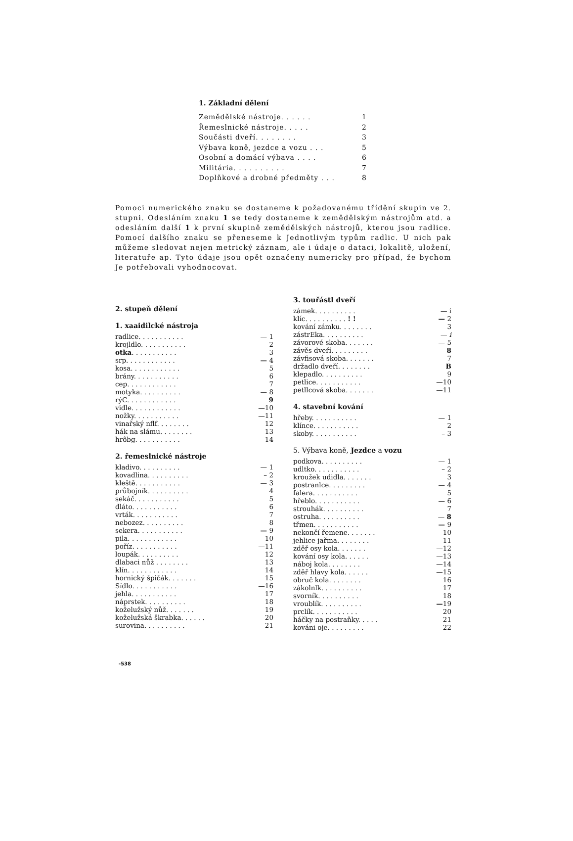1. Základní dělení
| Zemědělské nástroje. . . . . . | 1 |
| Řemeslnické nástroje. . . . . | 2 |
| Součásti dveří. . . . . . . . | 3 |
| Výbava koně, jezdce a vozu . . . | 5 |
| Osobní a domácí výbava . . . . | 6 |
| Militária. . . . . . . . . . | 7 |
| Doplňkové a drobné předměty . . . | 8 |
Pomoci numerického znaku se dostaneme k požadovanému třídění skupin ve 2. stupni. Odesláním znaku 1 se tedy dostaneme k zemědělským nástrojům atd. a odesláním další 1 k první skupině zemědělských nástrojů, kterou jsou radlice. Pomocí dalšího znaku se přeneseme k Jednotlivým typům radlic. U nich pak můžeme sledovat nejen metrický záznam, ale i údaje o dataci, lokalitě, uložení, literatuře ap. Tyto údaje jsou opět označeny numericky pro případ, že bychom Je potřebovali vyhodnocovat.
2. stupeň dělení
1. xaaidilcké nástroja
| radlice. . . . . . . . . . . | — 1 |
| krojldlo. . . . . . . . . . . | 2 |
| otka . . . . . . . . . . . | 3 |
| srp. . . . . . . . . . . . | — 4 |
| kosa. . . . . . . . . . . . | 5 |
| brány. . . . . . . . . . . | 6 |
| cep. . . . . . . . . . . . | 7 |
| motyka. . . . . . . . . . | — 8 |
| rýC. . . . . . . . . . . . | 9 |
| vidle. . . . . . . . . . . . | —10 |
| nožky. . . . . . . . . . . | —11 |
| vinařský nflf. . . . . . . . | 12 |
| hák na slámu. . . . . . . . | 13 |
| hrôbg. . . . . . . . . . . | 14 |
2. řemeslnické nástroje
| kladivo. . . . . . . . . . | — 1 |
| kovadlina. . . . . . . . . . | – 2 |
| kleště. . . . . . . . . . . | — 3 |
| průbojník. . . . . . . . . . | 4 |
| sekáč. . . . . . . . . . . | 5 |
| dláto. . . . . . . . . . . | 6 |
| vrták. . . . . . . . . . . | 7 |
| nebozez. . . . . . . . . . | 8 |
| sekera. . . . . . . . . . . | — 9 |
| pila. . . . . . . . . . . . | 10 |
| poříz. . . . . . . . . . . | —11 |
| loupák. . . . . . . . . . | 12 |
| dlabaci nůž . . . . . . . . | 13 |
| klín. . . . . . . . . . . . | 14 |
| hornický špičák. . . . . . . | 15 |
| Sídlo. . . . . . . . . . . | —16 |
| jehla. . . . . . . . . . . | 17 |
| náprstek. . . . . . . . . . | 18 |
| koželužský nůž. . . . . . . | 19 |
| koželužská škrabka. . . . . . | 20 |
| surovina. . . . . . . . . . | 21 |
3. touřástl dveří
| zámek. . . . . . . . . . | — i |
| klíc. . . . . . . . . . ! ! | — 2 |
| kování zámku. . . . . . . . | 3 |
| zástrEka. . . . . . . . . . | — i |
| závorové skoba. . . . . . . | — 5 |
| závěs dveří. . . . . . . . . | — 8 |
| závfisová skoba. . . . . . . | 7 |
| držadlo dveří. . . . . . . . | B |
| klepadlo. . . . . . . . . . | 9 |
| petlice. . . . . . . . . . . | —10 |
| petllcová skoba. . . . . . . | —11 |
4. stavební kování
| hřeby. . . . . . . . . . . | — 1 |
| klínce. . . . . . . . . . . | 2 |
| skoby. . . . . . . . . . . | – 3 |
5. Výbava koně, Jezdce a vozu
| podkova. . . . . . . . . . | — 1 |
| udltko. . . . . . . . . . . | – 2 |
| kroužek udidla. . . . . . . | 3 |
| postranlce. . . . . . . . . | — 4 |
| falera. . . . . . . . . . . | 5 |
| hřeblo. . . . . . . . . . . | — 6 |
| strouhák. . . . . . . . . . | 7 |
| ostruha. . . . . . . . . . | — 8 |
| třmen. . . . . . . . . . . | — 9 |
| nekončí řemene. . . . . . . | 10 |
| jehlice jařma. . . . . . . . | 11 |
| zděř osy kola. . . . . . . | —12 |
| kování osy kola. . . . . . | —13 |
| náboj kola. . . . . . . . | —14 |
| zděř hlavy kola. . . . . . | —15 |
| obruč kola. . . . . . . . | 16 |
| zákolnlk. . . . . . . . . . | 17 |
| svorník. . . . . . . . . . | 18 |
| vroublík. . . . . . . . . . | — 19 |
| prclík. . . . . . . . . . . | 20 |
| háčky na postraňky. . . . . | 21 |
| kováni oje. . . . . . . . . | 22 |
-538